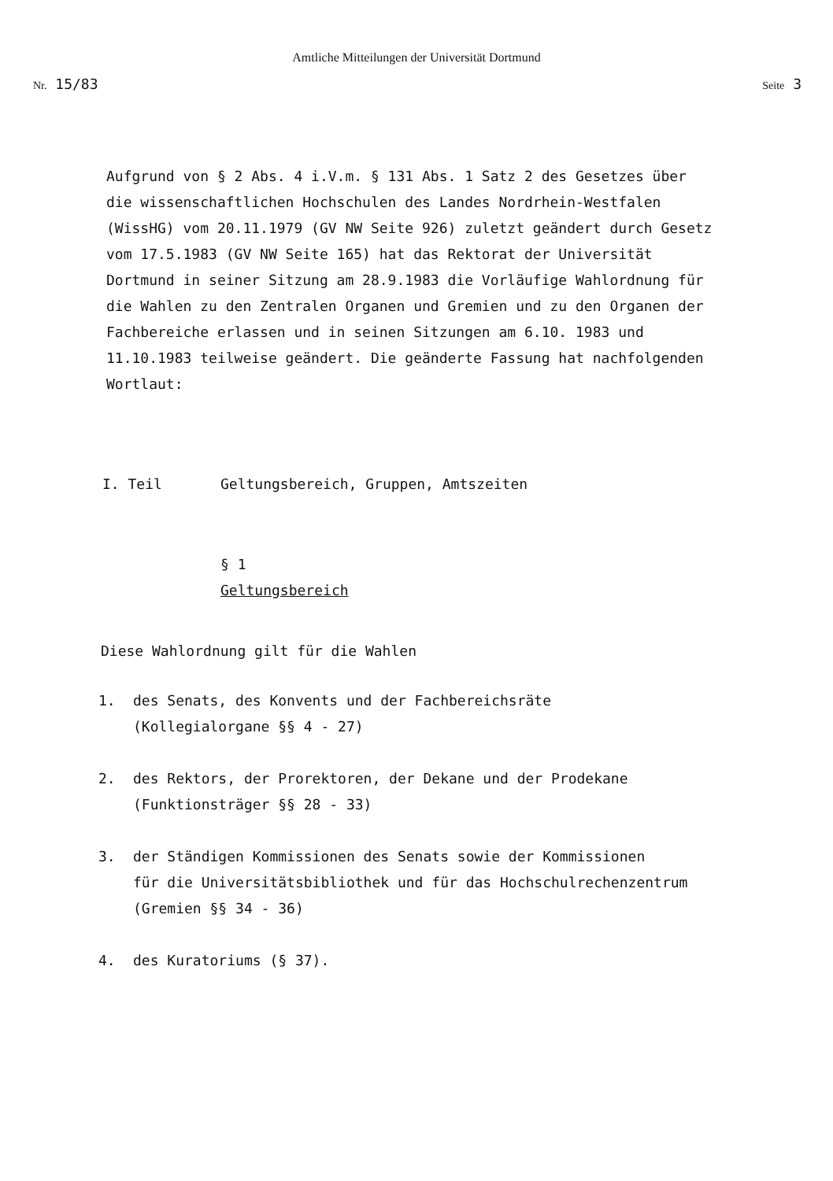Amtliche Mitteilungen der Universität Dortmund
Nr. 15/83 Seite 3
Aufgrund von § 2 Abs. 4 i.V.m. § 131 Abs. 1 Satz 2 des Gesetzes über die wissenschaftlichen Hochschulen des Landes Nordrhein-Westfalen (WissHG) vom 20.11.1979 (GV NW Seite 926) zuletzt geändert durch Gesetz vom 17.5.1983 (GV NW Seite 165) hat das Rektorat der Universität Dortmund in seiner Sitzung am 28.9.1983 die Vorläufige Wahlordnung für die Wahlen zu den Zentralen Organen und Gremien und zu den Organen der Fachbereiche erlassen und in seinen Sitzungen am 6.10. 1983 und 11.10.1983 teilweise geändert. Die geänderte Fassung hat nachfolgenden Wortlaut:
I. Teil Geltungsbereich, Gruppen, Amtszeiten
§ 1
Geltungsbereich
Diese Wahlordnung gilt für die Wahlen
1. des Senats, des Konvents und der Fachbereichsräte
(Kollegialorgane §§ 4 - 27)
2. des Rektors, der Prorektoren, der Dekane und der Prodekane
(Funktionsträger §§ 28 - 33)
3. der Ständigen Kommissionen des Senats sowie der Kommissionen
für die Universitätsbibliothek und für das Hochschulrechenzentrum
(Gremien §§ 34 - 36)
4. des Kuratoriums (§ 37).